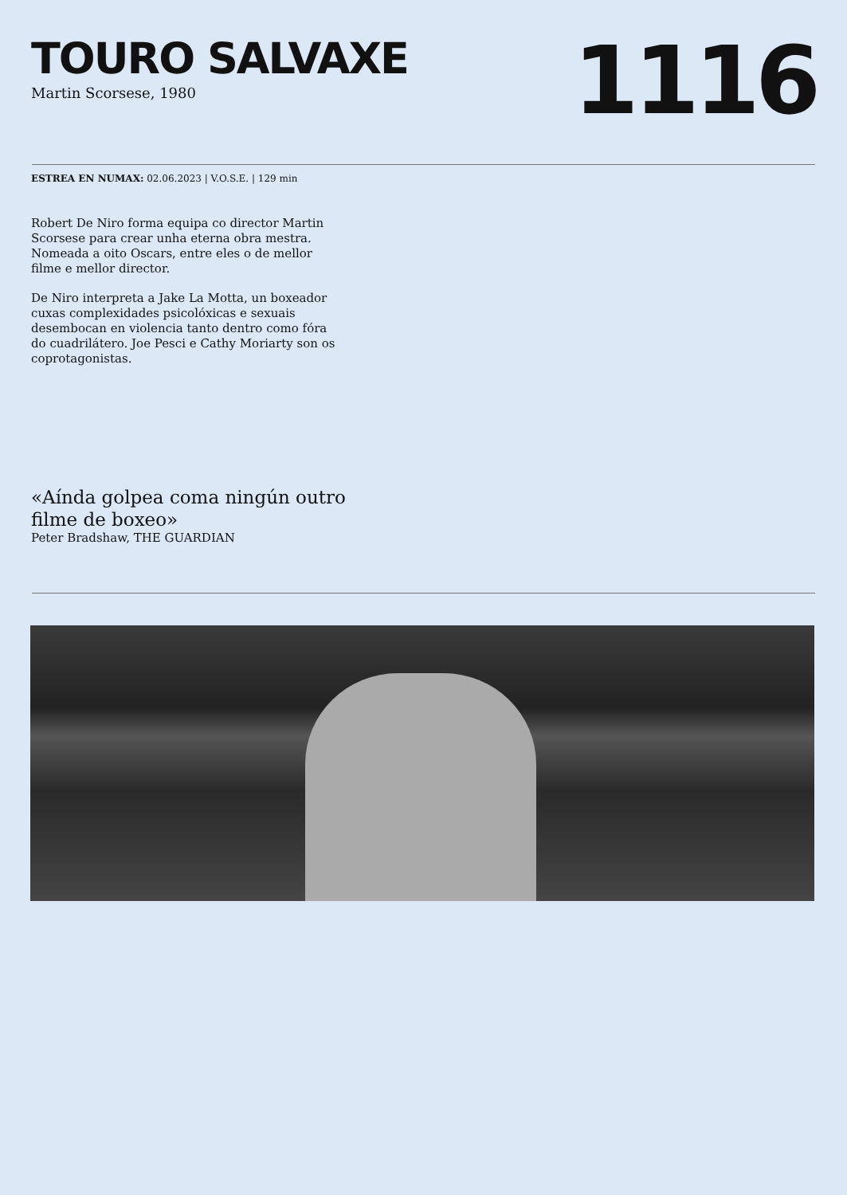TOURO SALVAXE
Martin Scorsese, 1980
1116
ESTREA EN NUMAX: 02.06.2023 | V.O.S.E. | 129 min
Robert De Niro forma equipa co director Martin Scorsese para crear unha eterna obra mestra. Nomeada a oito Oscars, entre eles o de mellor filme e mellor director.
De Niro interpreta a Jake La Motta, un boxeador cuxas complexidades psicolóxicas e sexuais desembocan en violencia tanto dentro como fóra do cuadrilátero. Joe Pesci e Cathy Moriarty son os coprotagonistas.
«Aínda golpea coma ningún outro filme de boxeo»
Peter Bradshaw, THE GUARDIAN